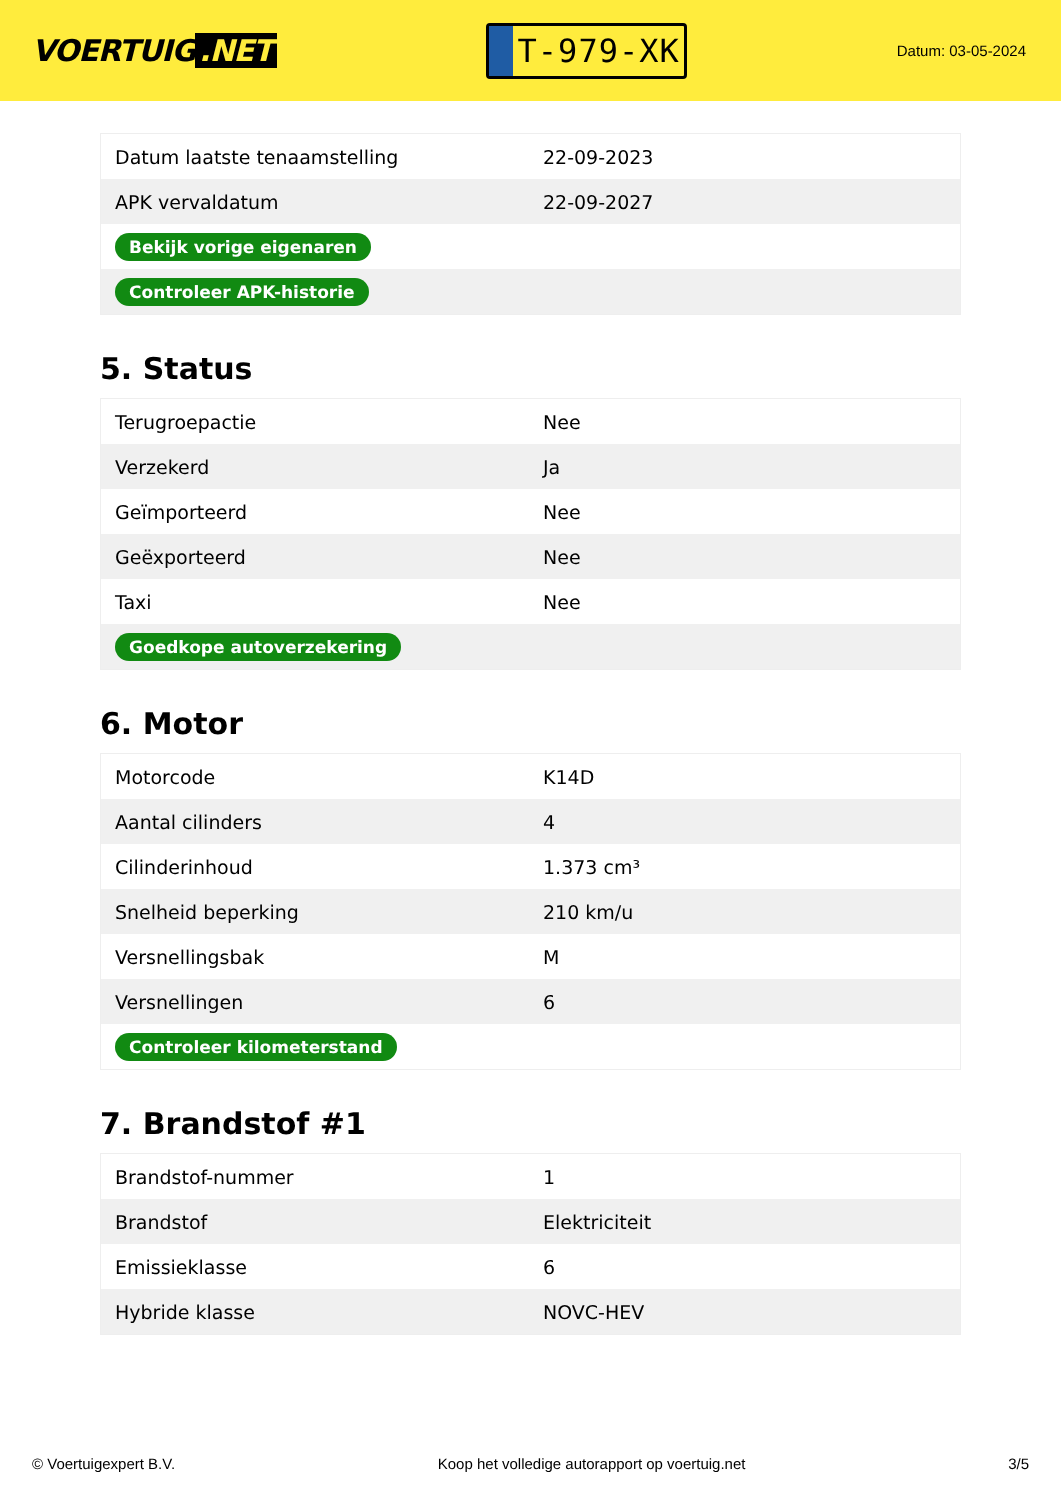VOERTUIG.NET
T-979-XK
Datum: 03-05-2024
| Datum laatste tenaamstelling | 22-09-2023 |
| APK vervaldatum | 22-09-2027 |
| Bekijk vorige eigenaren | |
| Controleer APK-historie | |
5. Status
| Terugroepactie | Nee |
| Verzekerd | Ja |
| Geïmporteerd | Nee |
| Geëxporteerd | Nee |
| Taxi | Nee |
| Goedkope autoverzekering | |
6. Motor
| Motorcode | K14D |
| Aantal cilinders | 4 |
| Cilinderinhoud | 1.373 cm³ |
| Snelheid beperking | 210 km/u |
| Versnellingsbak | M |
| Versnellingen | 6 |
| Controleer kilometerstand | |
7. Brandstof #1
| Brandstof-nummer | 1 |
| Brandstof | Elektriciteit |
| Emissieklasse | 6 |
| Hybride klasse | NOVC-HEV |
© Voertuigexpert B.V. Koop het volledige autorapport op voertuig.net 3/5